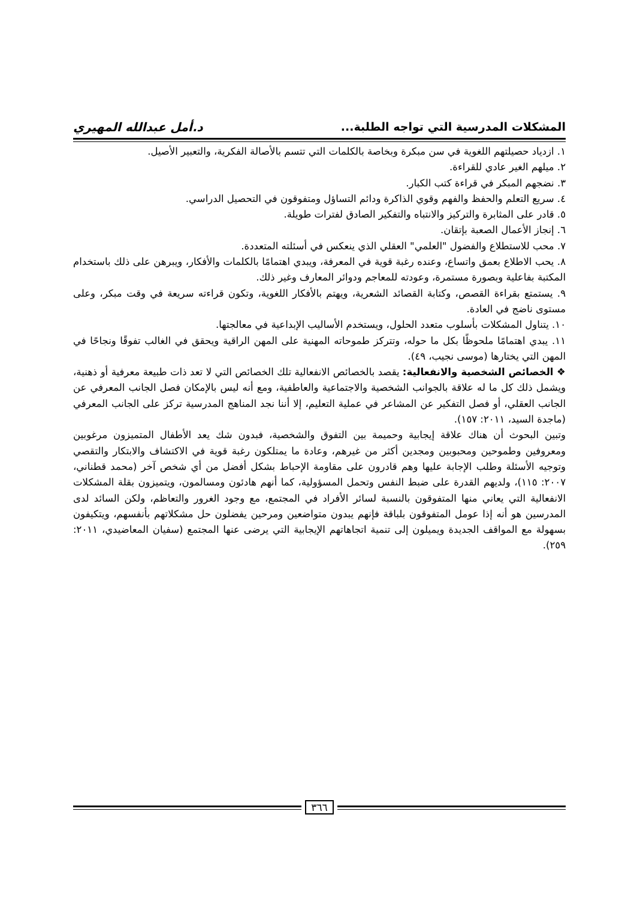المشكلات المدرسية التي تواجه الطلبة... د.أمل عبدالله المهيري
١. ازدياد حصيلتهم اللغوية في سن مبكرة وبخاصة بالكلمات التي تتسم بالأصالة الفكرية، والتعبير الأصيل.
٢. ميلهم الغير عادي للقراءة.
٣. نضجهم المبكر في قراءة كتب الكبار.
٤. سريع التعلم والحفظ والفهم وقوي الذاكرة ودائم التساؤل ومتفوقون في التحصيل الدراسي.
٥. قادر على المثابرة والتركيز والانتباه والتفكير الصادق لفترات طويلة.
٦. إنجاز الأعمال الصعبة بإتقان.
٧. محب للاستطلاع والفضول "العلمي" العقلي الذي ينعكس في أسئلته المتعددة.
٨. يحب الاطلاع بعمق واتساع، وعنده رغبة قوية في المعرفة، ويبدي اهتمامًا بالكلمات والأفكار، ويبرهن على ذلك باستخدام المكتبة بفاعلية وبصورة مستمرة، وعودته للمعاجم ودوائر المعارف وغير ذلك.
٩. يستمتع بقراءة القصص، وكتابة القصائد الشعرية، ويهتم بالأفكار اللغوية، وتكون قراءته سريعة في وقت مبكر، وعلى مستوى ناضج في العادة.
١٠. يتناول المشكلات بأسلوب متعدد الحلول، ويستخدم الأساليب الإبداعية في معالجتها.
١١. يبدي اهتمامًا ملحوظًا بكل ما حوله، وتتركز طموحاته المهنية على المهن الراقية ويحقق في الغالب تفوقًا ونجاحًا في المهن التي يختارها (موسى نجيب، ٤٩).
❖ الخصائص الشخصية والانفعالية: يقصد بالخصائص الانفعالية تلك الخصائص التي لا تعد ذات طبيعة معرفية أو ذهنية، ويشمل ذلك كل ما له علاقة بالجوانب الشخصية والاجتماعية والعاطفية، ومع أنه ليس بالإمكان فصل الجانب المعرفي عن الجانب العقلي، أو فصل التفكير عن المشاعر في عملية التعليم، إلا أننا نجد المناهج المدرسية تركز على الجانب المعرفي (ماجدة السيد، ٢٠١١: ١٥٧).
وتبين البحوث أن هناك علاقة إيجابية وحميمة بين التفوق والشخصية، فبدون شك يعد الأطفال المتميزون مرغوبين ومعروفين وطموحين ومحبوبين ومجدين أكثر من غيرهم، وعادة ما يمتلكون رغبة قوية في الاكتشاف والابتكار والتقصي وتوجيه الأسئلة وطلب الإجابة عليها وهم قادرون على مقاومة الإحباط بشكل أفضل من أي شخص آخر (محمد قطناني، ٢٠٠٧: ١١٥)، ولديهم القدرة على ضبط النفس وتحمل المسؤولية، كما أنهم هادئون ومسالمون، ويتميزون بقلة المشكلات الانفعالية التي يعاني منها المتفوقون بالنسبة لسائر الأفراد في المجتمع، مع وجود الغرور والتعاظم، ولكن السائد لدى المدرسين هو أنه إذا عومل المتفوقون بلباقة فإنهم يبدون متواضعين ومرحين يفضلون حل مشكلاتهم بأنفسهم، ويتكيفون بسهولة مع المواقف الجديدة ويميلون إلى تنمية اتجاهاتهم الإيجابية التي يرضى عنها المجتمع (سفيان المعاضيدي، ٢٠١١: ٢٥٩).
٣٦٦